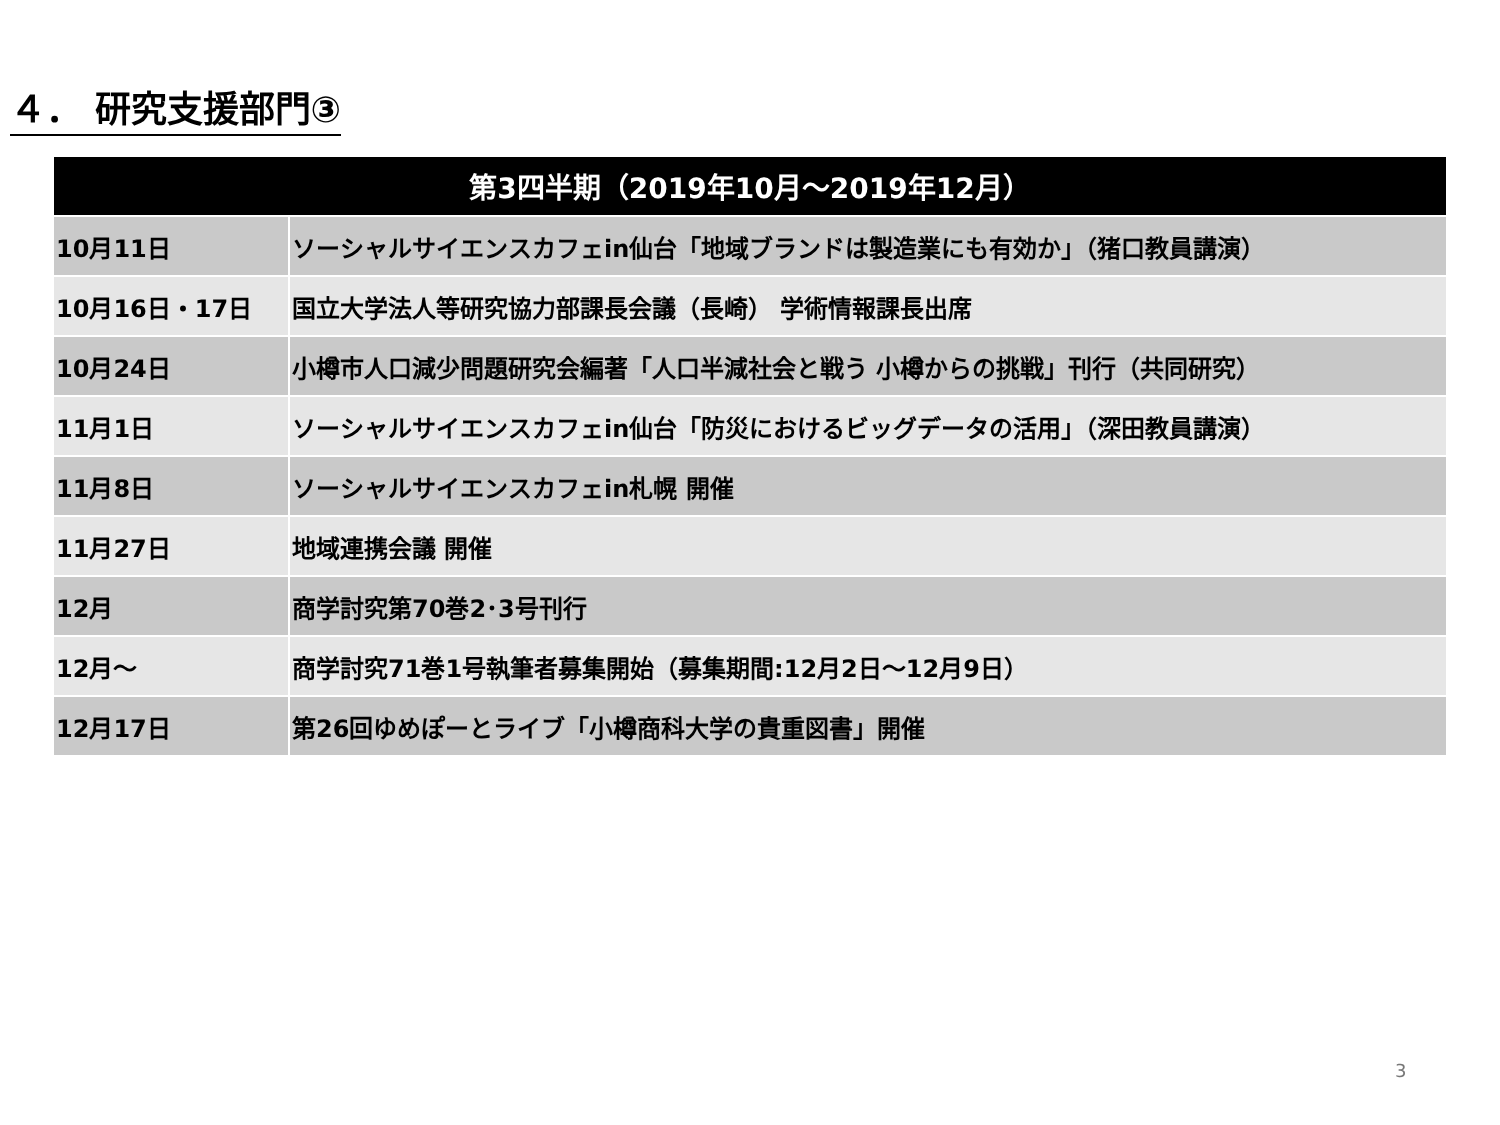４． 研究支援部門③
| 第3四半期（2019年10月～2019年12月） | |
| --- | --- |
| 10月11日 | ソーシャルサイエンスカフェin仙台「地域ブランドは製造業にも有効か」（猪口教員講演） |
| 10月16日・17日 | 国立大学法人等研究協力部課長会議（長崎） 学術情報課長出席 |
| 10月24日 | 小樽市人口減少問題研究会編著「人口半減社会と戦う 小樽からの挑戦」刊行（共同研究） |
| 11月1日 | ソーシャルサイエンスカフェin仙台「防災におけるビッグデータの活用」（深田教員講演） |
| 11月8日 | ソーシャルサイエンスカフェin札幌 開催 |
| 11月27日 | 地域連携会議 開催 |
| 12月 | 商学討究第70巻2･3号刊行 |
| 12月～ | 商学討究71巻1号執筆者募集開始（募集期間:12月2日～12月9日） |
| 12月17日 | 第26回ゆめぽーとライブ「小樽商科大学の貴重図書」開催 |
3